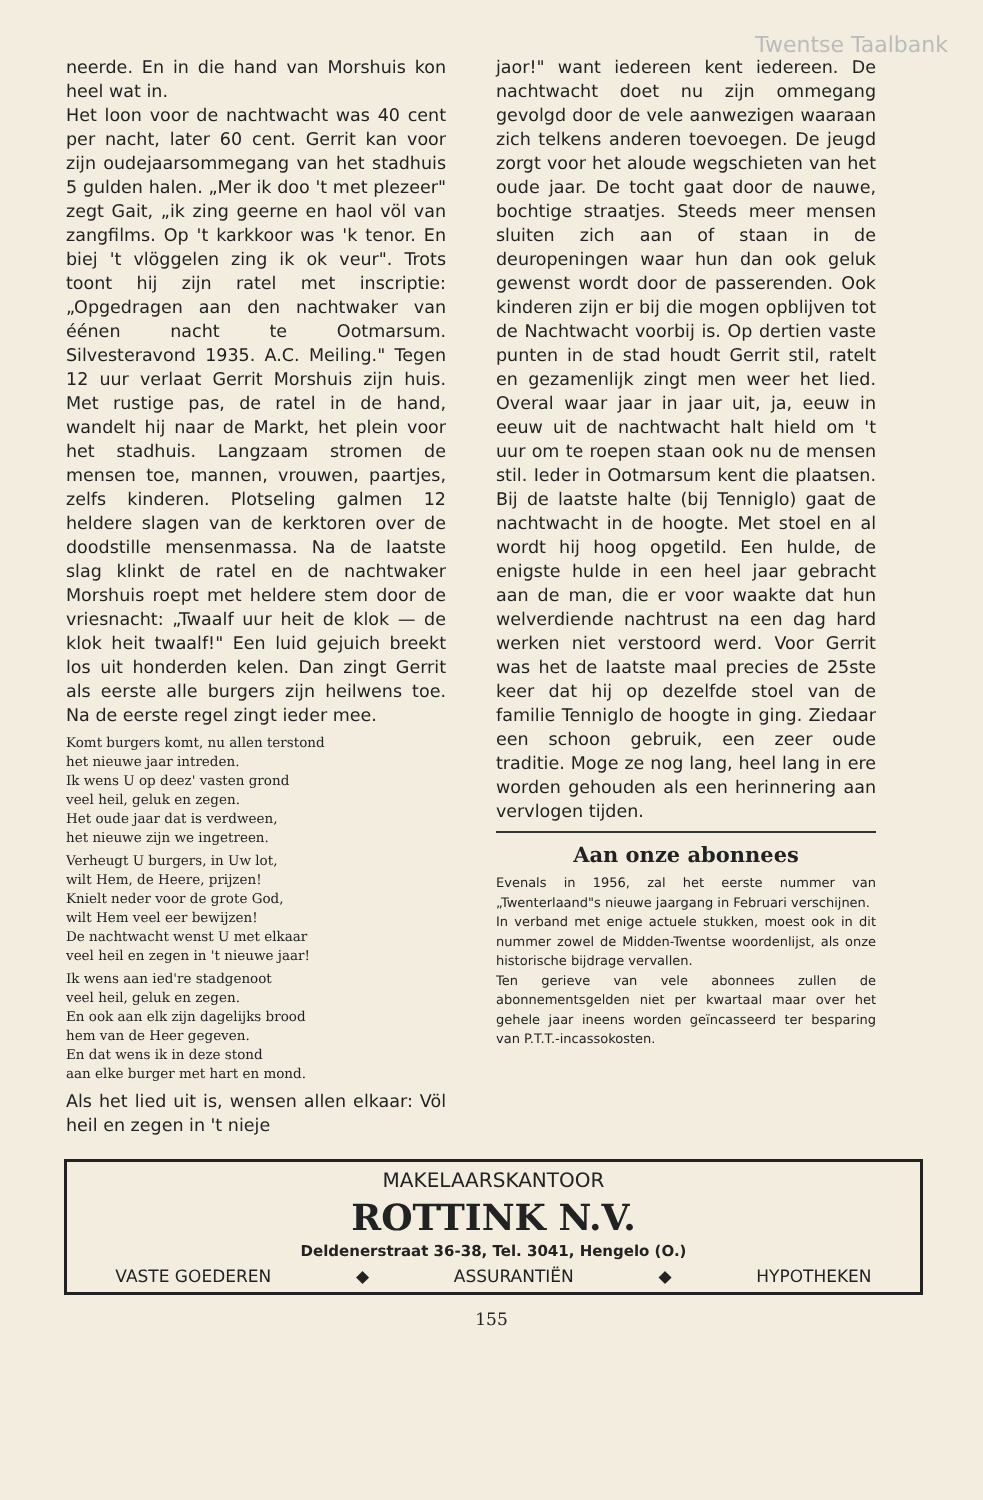Twentse Taalbank
neerde. En in die hand van Morshuis kon heel wat in.
Het loon voor de nachtwacht was 40 cent per nacht, later 60 cent. Gerrit kan voor zijn oudejaarsommegang van het stadhuis 5 gulden halen. „Mer ik doo 't met plezeer" zegt Gait, „ik zing geerne en haol völ van zangfilms. Op 't karkkoor was 'k tenor. En biej 't vlöggelen zing ik ok veur". Trots toont hij zijn ratel met inscriptie: „Opgedragen aan den nachtwaker van éénen nacht te Ootmarsum. Silvesteravond 1935. A.C. Meiling." Tegen 12 uur verlaat Gerrit Morshuis zijn huis. Met rustige pas, de ratel in de hand, wandelt hij naar de Markt, het plein voor het stadhuis. Langzaam stromen de mensen toe, mannen, vrouwen, paartjes, zelfs kinderen. Plotseling galmen 12 heldere slagen van de kerktoren over de doodstille mensenmassa. Na de laatste slag klinkt de ratel en de nachtwaker Morshuis roept met heldere stem door de vriesnacht: „Twaalf uur heit de klok — de klok heit twaalf!" Een luid gejuich breekt los uit honderden kelen. Dan zingt Gerrit als eerste alle burgers zijn heilwens toe. Na de eerste regel zingt ieder mee.
Komt burgers komt, nu allen terstond
het nieuwe jaar intreden.
Ik wens U op deez' vasten grond
veel heil, geluk en zegen.
Het oude jaar dat is verdween,
het nieuwe zijn we ingetreen.
Verheugt U burgers, in Uw lot,
wilt Hem, de Heere, prijzen!
Knielt neder voor de grote God,
wilt Hem veel eer bewijzen!
De nachtwacht wenst U met elkaar
veel heil en zegen in 't nieuwe jaar!
Ik wens aan ied're stadgenoot
veel heil, geluk en zegen.
En ook aan elk zijn dagelijks brood
hem van de Heer gegeven.
En dat wens ik in deze stond
aan elke burger met hart en mond.
Als het lied uit is, wensen allen elkaar: Völ heil en zegen in 't nieje
jaor!" want iedereen kent iedereen. De nachtwacht doet nu zijn ommegang gevolgd door de vele aanwezigen waaraan zich telkens anderen toevoegen. De jeugd zorgt voor het aloude wegschieten van het oude jaar. De tocht gaat door de nauwe, bochtige straatjes. Steeds meer mensen sluiten zich aan of staan in de deuropeningen waar hun dan ook geluk gewenst wordt door de passerenden. Ook kinderen zijn er bij die mogen opblijven tot de Nachtwacht voorbij is. Op dertien vaste punten in de stad houdt Gerrit stil, ratelt en gezamenlijk zingt men weer het lied. Overal waar jaar in jaar uit, ja, eeuw in eeuw uit de nachtwacht halt hield om 't uur om te roepen staan ook nu de mensen stil. Ieder in Ootmarsum kent die plaatsen. Bij de laatste halte (bij Tenniglo) gaat de nachtwacht in de hoogte. Met stoel en al wordt hij hoog opgetild. Een hulde, de enigste hulde in een heel jaar gebracht aan de man, die er voor waakte dat hun welverdiende nachtrust na een dag hard werken niet verstoord werd. Voor Gerrit was het de laatste maal precies de 25ste keer dat hij op dezelfde stoel van de familie Tenniglo de hoogte in ging. Ziedaar een schoon gebruik, een zeer oude traditie. Moge ze nog lang, heel lang in ere worden gehouden als een herinnering aan vervlogen tijden.
Aan onze abonnees
Evenals in 1956, zal het eerste nummer van „Twenterlaand"s nieuwe jaargang in Februari verschijnen.
In verband met enige actuele stukken, moest ook in dit nummer zowel de Midden-Twentse woordenlijst, als onze historische bijdrage vervallen.
Ten gerieve van vele abonnees zullen de abonnementsgelden niet per kwartaal maar over het gehele jaar ineens worden geïncasseerd ter besparing van P.T.T.-incassokosten.
MAKELAARSKANTOOR
ROTTINK N.V.
Deldenerstraat 36-38, Tel. 3041, Hengelo (O.)
VASTE GOEDEREN ◆ ASSURANTIËN ◆ HYPOTHEKEN
155